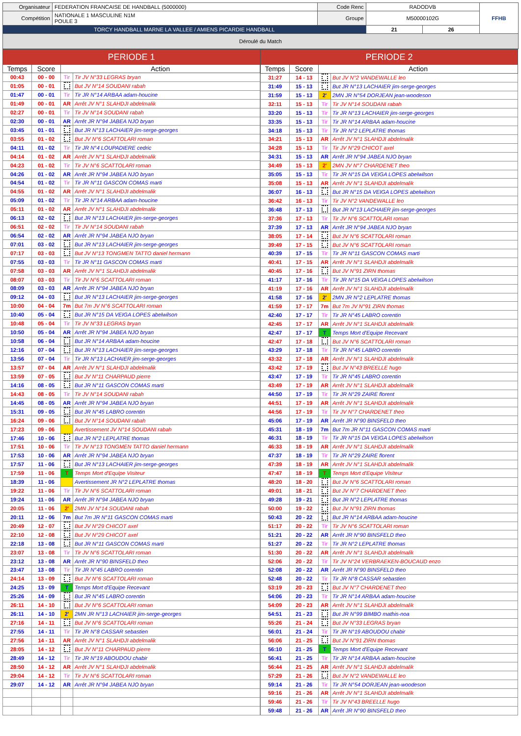| Organisateur | FEDERATION FRANCAISE DE HANDBALL (5000000) | Code Renc | RADODVB | | FFHB |
| Compétition | NATIONALE 1 MASCULINE N1M POULE 3 | Groupe | M50000102G | | |
| TORCY HANDBALL MARNE LA VALLEE / AMIENS PICARDIE HANDBALL | | | 21 | 26 | |
| Déroulé du Match | | | | | |
| PERIODE 1 | | | |
| --- | --- | --- | --- |
| Temps | Score | Action | |
| 00:43 | 00 - 00 | Tir | Tir JV N°33 LEGRAS bryan |
| 01:05 | 00 - 01 | | But JV N°14 SOUDANI rabah |
| 01:47 | 00 - 01 | Tir | Tir JR N°14 ARBAA adam-houcine |
| 01:49 | 00 - 01 | AR | Arrêt JV N°1 SLAHDJI abdelmalik |
| 02:27 | 00 - 01 | Tir | Tir JV N°14 SOUDANI rabah |
| 02:30 | 00 - 01 | AR | Arrêt JR N°94 JABEA NJO bryan |
| 03:45 | 01 - 01 | | But JR N°13 LACHAIER jim-serge-georges |
| 03:55 | 01 - 02 | | But JV N°6 SCATTOLARI roman |
| 04:11 | 01 - 02 | Tir | Tir JR N°4 LOUPADIERE cedric |
| 04:14 | 01 - 02 | AR | Arrêt JV N°1 SLAHDJI abdelmalik |
| 04:23 | 01 - 02 | Tir | Tir JV N°6 SCATTOLARI roman |
| 04:26 | 01 - 02 | AR | Arrêt JR N°94 JABEA NJO bryan |
| 04:54 | 01 - 02 | Tir | Tir JR N°11 GASCON COMAS marti |
| 04:55 | 01 - 02 | AR | Arrêt JV N°1 SLAHDJI abdelmalik |
| 05:09 | 01 - 02 | Tir | Tir JR N°14 ARBAA adam-houcine |
| 05:11 | 01 - 02 | AR | Arrêt JV N°1 SLAHDJI abdelmalik |
| 06:13 | 02 - 02 | | But JR N°13 LACHAIER jim-serge-georges |
| 06:51 | 02 - 02 | Tir | Tir JV N°14 SOUDANI rabah |
| 06:54 | 02 - 02 | AR | Arrêt JR N°94 JABEA NJO bryan |
| 07:01 | 03 - 02 | | But JR N°13 LACHAIER jim-serge-georges |
| 07:17 | 03 - 03 | | But JV N°13 TONGMEN TATTO daniel hermann |
| 07:55 | 03 - 03 | Tir | Tir JR N°11 GASCON COMAS marti |
| 07:58 | 03 - 03 | AR | Arrêt JV N°1 SLAHDJI abdelmalik |
| 08:07 | 03 - 03 | Tir | Tir JV N°6 SCATTOLARI roman |
| 08:09 | 03 - 03 | AR | Arrêt JR N°94 JABEA NJO bryan |
| 09:12 | 04 - 03 | | But JR N°13 LACHAIER jim-serge-georges |
| 10:00 | 04 - 04 | 7m | But 7m JV N°6 SCATTOLARI roman |
| 10:40 | 05 - 04 | | But JR N°15 DA VEIGA LOPES abelwilson |
| 10:48 | 05 - 04 | Tir | Tir JV N°33 LEGRAS bryan |
| 10:50 | 05 - 04 | AR | Arrêt JR N°94 JABEA NJO bryan |
| 10:58 | 06 - 04 | | But JR N°14 ARBAA adam-houcine |
| 12:16 | 07 - 04 | | But JR N°13 LACHAIER jim-serge-georges |
| 13:56 | 07 - 04 | Tir | Tir JR N°13 LACHAIER jim-serge-georges |
| 13:57 | 07 - 04 | AR | Arrêt JV N°1 SLAHDJI abdelmalik |
| 13:59 | 07 - 05 | | But JV N°11 CHARPAUD pierre |
| 14:16 | 08 - 05 | | But JR N°11 GASCON COMAS marti |
| 14:43 | 08 - 05 | Tir | Tir JV N°14 SOUDANI rabah |
| 14:45 | 08 - 05 | AR | Arrêt JR N°94 JABEA NJO bryan |
| 15:31 | 09 - 05 | | But JR N°45 LABRO corentin |
| 16:24 | 09 - 06 | | But JV N°14 SOUDANI rabah |
| 17:23 | 09 - 06 | | Avertissement JV N°14 SOUDANI rabah |
| 17:46 | 10 - 06 | | But JR N°2 LEPLATRE thomas |
| 17:51 | 10 - 06 | Tir | Tir JV N°13 TONGMEN TATTO daniel hermann |
| 17:53 | 10 - 06 | AR | Arrêt JR N°94 JABEA NJO bryan |
| 17:57 | 11 - 06 | | But JR N°13 LACHAIER jim-serge-georges |
| 17:59 | 11 - 06 | T | Temps Mort d'Equipe Visiteur |
| 18:39 | 11 - 06 | | Avertissement JR N°2 LEPLATRE thomas |
| 19:22 | 11 - 06 | Tir | Tir JV N°6 SCATTOLARI roman |
| 19:24 | 11 - 06 | AR | Arrêt JR N°94 JABEA NJO bryan |
| 20:05 | 11 - 06 | 2' | 2MN JV N°14 SOUDANI rabah |
| 20:11 | 12 - 06 | 7m | But 7m JR N°11 GASCON COMAS marti |
| 20:49 | 12 - 07 | | But JV N°29 CHICOT axel |
| 22:10 | 12 - 08 | | But JV N°29 CHICOT axel |
| 22:18 | 13 - 08 | | But JR N°11 GASCON COMAS marti |
| 23:07 | 13 - 08 | Tir | Tir JV N°6 SCATTOLARI roman |
| 23:12 | 13 - 08 | AR | Arrêt JR N°90 BINSFELD theo |
| 23:47 | 13 - 08 | Tir | Tir JR N°45 LABRO corentin |
| 24:14 | 13 - 09 | | But JV N°6 SCATTOLARI roman |
| 24:25 | 13 - 09 | T | Temps Mort d'Equipe Recevant |
| 25:26 | 14 - 09 | | But JR N°45 LABRO corentin |
| 26:11 | 14 - 10 | | But JV N°6 SCATTOLARI roman |
| 26:11 | 14 - 10 | 2' | 2MN JR N°13 LACHAIER jim-serge-georges |
| 27:16 | 14 - 11 | | But JV N°6 SCATTOLARI roman |
| 27:55 | 14 - 11 | Tir | Tir JR N°8 CASSAR sebastien |
| 27:56 | 14 - 11 | AR | Arrêt JV N°1 SLAHDJI abdelmalik |
| 28:05 | 14 - 12 | | But JV N°11 CHARPAUD pierre |
| 28:49 | 14 - 12 | Tir | Tir JR N°19 ABOUDOU chabir |
| 28:50 | 14 - 12 | AR | Arrêt JV N°1 SLAHDJI abdelmalik |
| 29:04 | 14 - 12 | Tir | Tir JV N°6 SCATTOLARI roman |
| 29:07 | 14 - 12 | AR | Arrêt JR N°94 JABEA NJO bryan |
| PERIODE 2 | | | |
| --- | --- | --- | --- |
| Temps | Score | Action | |
| 31:27 | 14 - 13 | | But JV N°2 VANDEWALLE leo |
| 31:49 | 15 - 13 | | But JR N°13 LACHAIER jim-serge-georges |
| 31:59 | 15 - 13 | 2' | 2MN JR N°54 DORJEAN jean-woodeson |
| 32:11 | 15 - 13 | Tir | Tir JV N°14 SOUDANI rabah |
| 33:20 | 15 - 13 | Tir | Tir JR N°13 LACHAIER jim-serge-georges |
| 33:35 | 15 - 13 | Tir | Tir JR N°14 ARBAA adam-houcine |
| 34:18 | 15 - 13 | Tir | Tir JR N°2 LEPLATRE thomas |
| 34:21 | 15 - 13 | AR | Arrêt JV N°1 SLAHDJI abdelmalik |
| 34:28 | 15 - 13 | Tir | Tir JV N°29 CHICOT axel |
| 34:31 | 15 - 13 | AR | Arrêt JR N°94 JABEA NJO bryan |
| 34:49 | 15 - 13 | 2' | 2MN JV N°7 CHARDENET theo |
| 35:05 | 15 - 13 | Tir | Tir JR N°15 DA VEIGA LOPES abelwilson |
| 35:08 | 15 - 13 | AR | Arrêt JV N°1 SLAHDJI abdelmalik |
| 36:07 | 16 - 13 | | But JR N°15 DA VEIGA LOPES abelwilson |
| 36:42 | 16 - 13 | Tir | Tir JV N°2 VANDEWALLE leo |
| 36:48 | 17 - 13 | | But JR N°13 LACHAIER jim-serge-georges |
| 37:36 | 17 - 13 | Tir | Tir JV N°6 SCATTOLARI roman |
| 37:39 | 17 - 13 | AR | Arrêt JR N°94 JABEA NJO bryan |
| 38:05 | 17 - 14 | | But JV N°6 SCATTOLARI roman |
| 39:49 | 17 - 15 | | But JV N°6 SCATTOLARI roman |
| 40:39 | 17 - 15 | Tir | Tir JR N°11 GASCON COMAS marti |
| 40:41 | 17 - 15 | AR | Arrêt JV N°1 SLAHDJI abdelmalik |
| 40:45 | 17 - 16 | | But JV N°91 ZIRN thomas |
| 41:17 | 17 - 16 | Tir | Tir JR N°15 DA VEIGA LOPES abelwilson |
| 41:19 | 17 - 16 | AR | Arrêt JV N°1 SLAHDJI abdelmalik |
| 41:58 | 17 - 16 | 2' | 2MN JR N°2 LEPLATRE thomas |
| 41:59 | 17 - 17 | 7m | But 7m JV N°91 ZIRN thomas |
| 42:40 | 17 - 17 | Tir | Tir JR N°45 LABRO corentin |
| 42:45 | 17 - 17 | AR | Arrêt JV N°1 SLAHDJI abdelmalik |
| 42:47 | 17 - 17 | T | Temps Mort d'Equipe Recevant |
| 42:47 | 17 - 18 | | But JV N°6 SCATTOLARI roman |
| 43:29 | 17 - 18 | Tir | Tir JR N°45 LABRO corentin |
| 43:32 | 17 - 18 | AR | Arrêt JV N°1 SLAHDJI abdelmalik |
| 43:42 | 17 - 19 | | But JV N°43 BREELLE hugo |
| 43:47 | 17 - 19 | Tir | Tir JR N°45 LABRO corentin |
| 43:49 | 17 - 19 | AR | Arrêt JV N°1 SLAHDJI abdelmalik |
| 44:50 | 17 - 19 | Tir | Tir JR N°29 ZAIRE florent |
| 44:51 | 17 - 19 | AR | Arrêt JV N°1 SLAHDJI abdelmalik |
| 44:56 | 17 - 19 | Tir | Tir JV N°7 CHARDENET theo |
| 45:06 | 17 - 19 | AR | Arrêt JR N°90 BINSFELD theo |
| 45:31 | 18 - 19 | 7m | But 7m JR N°11 GASCON COMAS marti |
| 46:31 | 18 - 19 | Tir | Tir JR N°15 DA VEIGA LOPES abelwilson |
| 46:33 | 18 - 19 | AR | Arrêt JV N°1 SLAHDJI abdelmalik |
| 47:37 | 18 - 19 | Tir | Tir JR N°29 ZAIRE florent |
| 47:39 | 18 - 19 | AR | Arrêt JV N°1 SLAHDJI abdelmalik |
| 47:47 | 18 - 19 | T | Temps Mort d'Equipe Visiteur |
| 48:20 | 18 - 20 | | But JV N°6 SCATTOLARI roman |
| 49:01 | 18 - 21 | | But JV N°7 CHARDENET theo |
| 49:28 | 19 - 21 | | But JR N°2 LEPLATRE thomas |
| 50:00 | 19 - 22 | | But JV N°91 ZIRN thomas |
| 50:43 | 20 - 22 | | But JR N°14 ARBAA adam-houcine |
| 51:17 | 20 - 22 | Tir | Tir JV N°6 SCATTOLARI roman |
| 51:21 | 20 - 22 | AR | Arrêt JR N°90 BINSFELD theo |
| 51:27 | 20 - 22 | Tir | Tir JR N°2 LEPLATRE thomas |
| 51:30 | 20 - 22 | AR | Arrêt JV N°1 SLAHDJI abdelmalik |
| 52:06 | 20 - 22 | Tir | Tir JV N°24 VERBRAEKEN-BOUCAUD enzo |
| 52:08 | 20 - 22 | AR | Arrêt JR N°90 BINSFELD theo |
| 52:48 | 20 - 22 | Tir | Tir JR N°8 CASSAR sebastien |
| 53:19 | 20 - 23 | | But JV N°7 CHARDENET theo |
| 54:06 | 20 - 23 | Tir | Tir JR N°14 ARBAA adam-houcine |
| 54:09 | 20 - 23 | AR | Arrêt JV N°1 SLAHDJI abdelmalik |
| 54:51 | 21 - 23 | | But JR N°99 BIMBO mathis-noa |
| 55:26 | 21 - 24 | | But JV N°33 LEGRAS bryan |
| 56:01 | 21 - 24 | Tir | Tir JR N°19 ABOUDOU chabir |
| 56:06 | 21 - 25 | | But JV N°91 ZIRN thomas |
| 56:10 | 21 - 25 | T | Temps Mort d'Equipe Recevant |
| 56:41 | 21 - 25 | Tir | Tir JR N°14 ARBAA adam-houcine |
| 56:44 | 21 - 25 | AR | Arrêt JV N°1 SLAHDJI abdelmalik |
| 57:29 | 21 - 26 | | But JV N°2 VANDEWALLE leo |
| 59:14 | 21 - 26 | Tir | Tir JR N°54 DORJEAN jean-woodeson |
| 59:16 | 21 - 26 | AR | Arrêt JV N°1 SLAHDJI abdelmalik |
| 59:46 | 21 - 26 | Tir | Tir JV N°43 BREELLE hugo |
| 59:48 | 21 - 26 | AR | Arrêt JR N°90 BINSFELD theo |